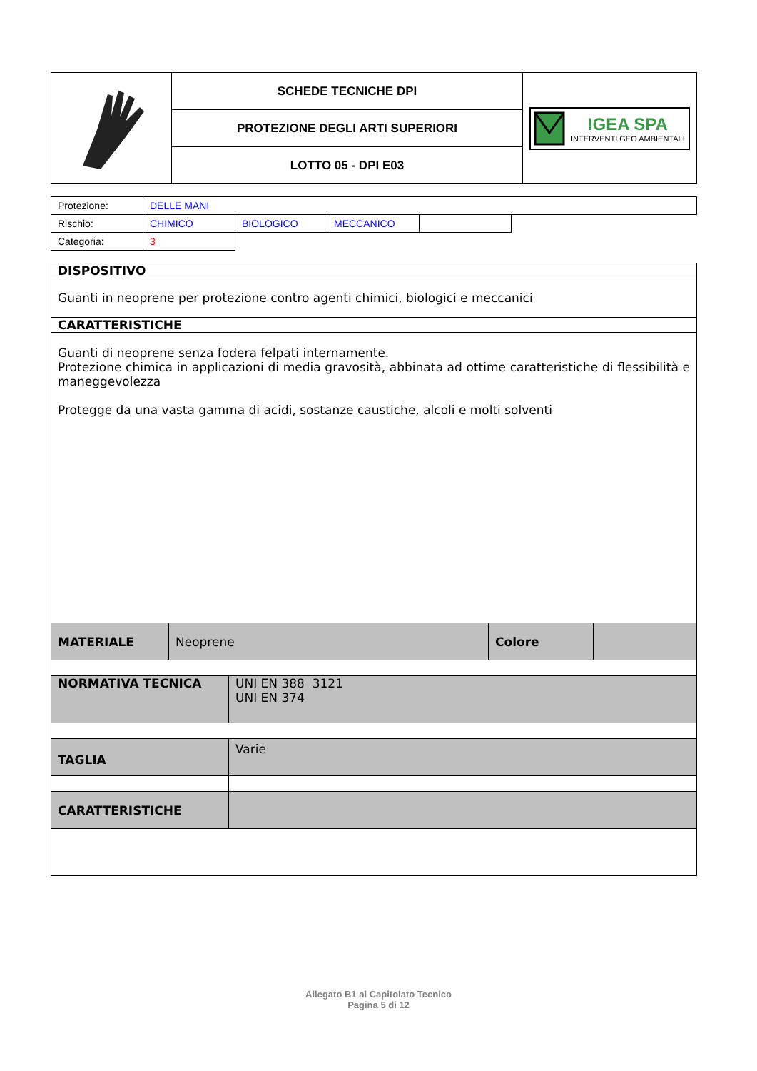| | SCHEDE TECNICHE DPI | IGEA SPA INTERVENTI GEO AMBIENTALI |
| | PROTEZIONE DEGLI ARTI SUPERIORI | |
| | LOTTO 05 - DPI E03 | |
| Protezione: | DELLE MANI | | | | |
| Rischio: | CHIMICO | BIOLOGICO | MECCANICO | | |
| Categoria: | 3 | | | | |
| DISPOSITIVO | | | |
| Guanti in neoprene per protezione contro agenti chimici, biologici e meccanici | | | |
| CARATTERISTICHE | | | |
| Guanti di neoprene senza fodera felpati internamente. Protezione chimica in applicazioni di media gravosità, abbinata ad ottime caratteristiche di flessibilità e maneggevolezza Protegge da una vasta gamma di acidi, sostanze caustiche, alcoli e molti solventi | | | |
| MATERIALE | Neoprene | Colore | |
| NORMATIVA TECNICA | UNI EN 388 3121 UNI EN 374 |
| TAGLIA | Varie |
| CARATTERISTICHE | |
Allegato B1 al Capitolato Tecnico
Pagina 5 di 12